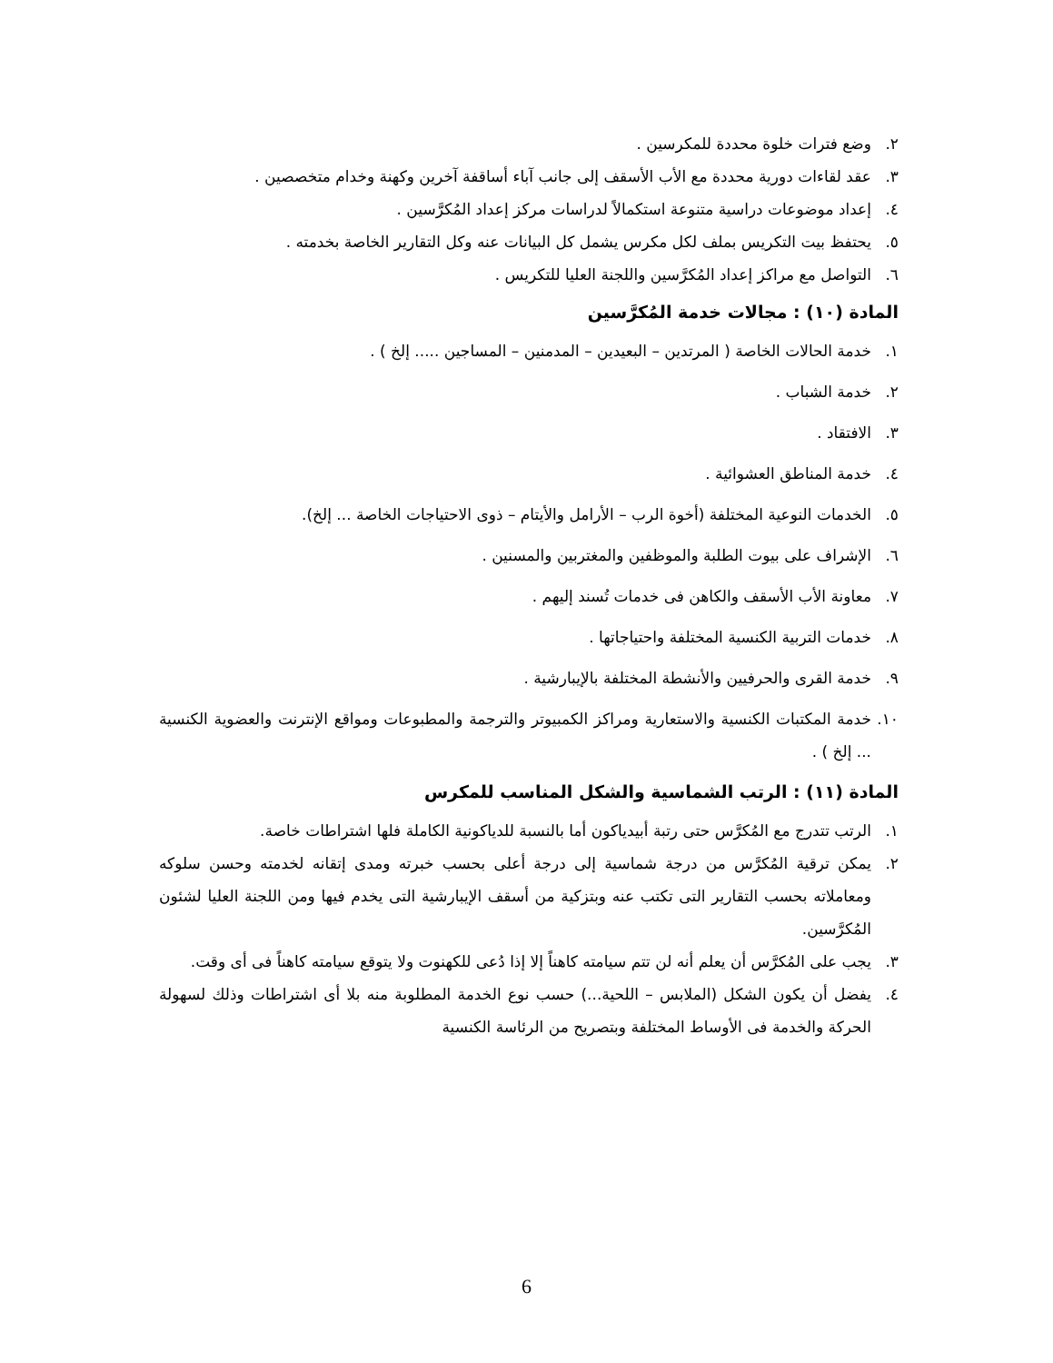٢. وضع فترات خلوة محددة للمكرسين .
٣. عقد لقاءات دورية محددة مع الأب الأسقف إلى جانب آباء أساقفة آخرين وكهنة وخدام متخصصين .
٤. إعداد موضوعات دراسية متنوعة استكمالاً لدراسات مركز إعداد المُكرَّسين .
٥. يحتفظ بيت التكريس بملف لكل مكرس يشمل كل البيانات عنه وكل التقارير الخاصة بخدمته .
٦. التواصل مع مراكز إعداد المُكرَّسين واللجنة العليا للتكريس .
المادة (١٠) : مجالات خدمة المُكرَّسين
١. خدمة الحالات الخاصة ( المرتدين – البعيدين – المدمنين – المساجين ..... إلخ ) .
٢. خدمة الشباب .
٣. الافتقاد .
٤. خدمة المناطق العشوائية .
٥. الخدمات النوعية المختلفة (أخوة الرب – الأرامل والأيتام – ذوى الاحتياجات الخاصة ... إلخ).
٦. الإشراف على بيوت الطلبة والموظفين والمغتربين والمسنين .
٧. معاونة الأب الأسقف والكاهن فى خدمات تُسند إليهم .
٨. خدمات التربية الكنسية المختلفة واحتياجاتها .
٩. خدمة القرى والحرفيين والأنشطة المختلفة بالإيبارشية .
١٠. خدمة المكتبات الكنسية والاستعارية ومراكز الكمبيوتر والترجمة والمطبوعات ومواقع الإنترنت والعضوية الكنسية ... إلخ ) .
المادة (١١) : الرتب الشماسية والشكل المناسب للمكرس
١. الرتب تتدرج مع المُكرَّس حتى رتبة أبيدياكون أما بالنسبة للدياكونية الكاملة فلها اشتراطات خاصة.
٢. يمكن ترقية المُكرَّس من درجة شماسية إلى درجة أعلى بحسب خبرته ومدى إتقانه لخدمته وحسن سلوكه ومعاملاته بحسب التقارير التى تكتب عنه وبتزكية من أسقف الإيبارشية التى يخدم فيها ومن اللجنة العليا لشئون المُكرَّسين.
٣. يجب على المُكرَّس أن يعلم أنه لن تتم سيامته كاهناً إلا إذا دُعى للكهنوت ولا يتوقع سيامته كاهناً فى أى وقت.
٤. يفضل أن يكون الشكل (الملابس – اللحية...) حسب نوع الخدمة المطلوبة منه بلا أى اشتراطات وذلك لسهولة الحركة والخدمة فى الأوساط المختلفة وبتصريح من الرئاسة الكنسية
6